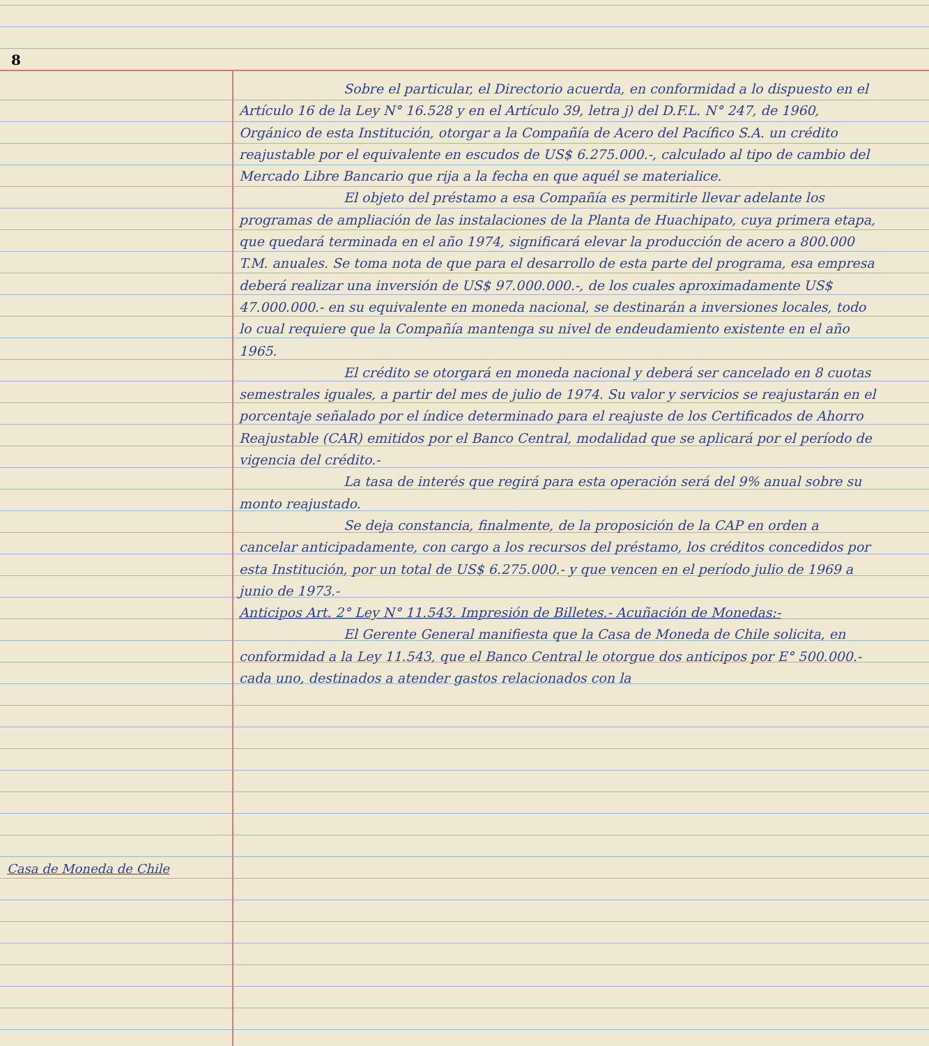8
Casa de Moneda de Chile
Sobre el particular, el Directorio acuerda, en conformidad a lo dispuesto en el Artículo 16 de la Ley N° 16.528 y en el Artículo 39, letra j) del D.F.L. N° 247, de 1960, Orgánico de esta Institución, otorgar a la Compañía de Acero del Pacífico S.A. un crédito reajustable por el equivalente en escudos de US$ 6.275.000.-, calculado al tipo de cambio del Mercado Libre Bancario que rija a la fecha en que aquél se materialice.
El objeto del préstamo a esa Compañía es permitirle llevar adelante los programas de ampliación de las instalaciones de la Planta de Huachipato, cuya primera etapa, que quedará terminada en el año 1974, significará elevar la producción de acero a 800.000 T.M. anuales. Se toma nota de que para el desarrollo de esta parte del programa, esa empresa deberá realizar una inversión de US$ 97.000.000.-, de los cuales aproximadamente US$ 47.000.000.- en su equivalente en moneda nacional, se destinarán a inversiones locales, todo lo cual requiere que la Compañía mantenga su nivel de endeudamiento existente en el año 1965.
El crédito se otorgará en moneda nacional y deberá ser cancelado en 8 cuotas semestrales iguales, a partir del mes de julio de 1974. Su valor y servicios se reajustarán en el porcentaje señalado por el índice determinado para el reajuste de los Certificados de Ahorro Reajustable (CAR) emitidos por el Banco Central, modalidad que se aplicará por el período de vigencia del crédito.-
La tasa de interés que regirá para esta operación será del 9% anual sobre su monto reajustado.
Se deja constancia, finalmente, de la proposición de la CAP en orden a cancelar anticipadamente, con cargo a los recursos del préstamo, los créditos concedidos por esta Institución, por un total de US$ 6.275.000.- y que vencen en el período julio de 1969 a junio de 1973.-
Anticipos Art. 2° Ley N° 11.543. Impresión de Billetes.- Acuñación de Monedas:-
El Gerente General manifiesta que la Casa de Moneda de Chile solicita, en conformidad a la Ley 11.543, que el Banco Central le otorgue dos anticipos por E° 500.000.- cada uno, destinados a atender gastos relacionados con la